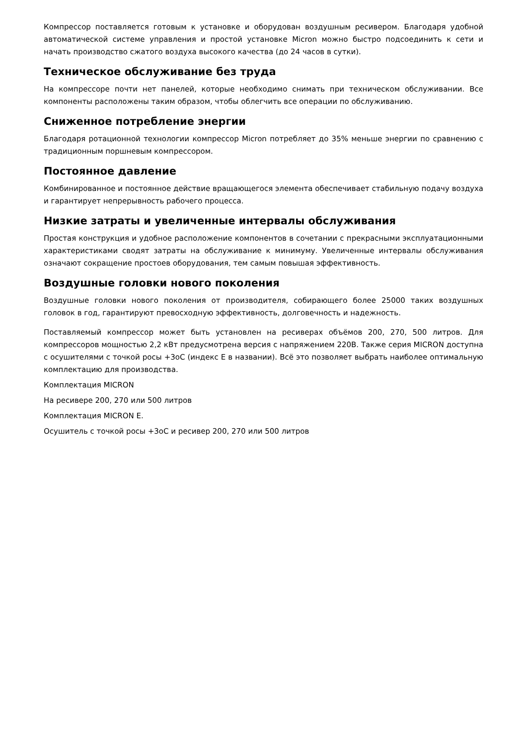Компрессор поставляется готовым к установке и оборудован воздушным ресивером. Благодаря удобной автоматической системе управления и простой установке Micron можно быстро подсоединить к сети и начать производство сжатого воздуха высокого качества (до 24 часов в сутки).
Техническое обслуживание без труда
На компрессоре почти нет панелей, которые необходимо снимать при техническом обслуживании. Все компоненты расположены таким образом, чтобы облегчить все операции по обслуживанию.
Сниженное потребление энергии
Благодаря ротационной технологии компрессор Micron потребляет до 35% меньше энергии по сравнению с традиционным поршневым компрессором.
Постоянное давление
Комбинированное и постоянное действие вращающегося элемента обеспечивает стабильную подачу воздуха и гарантирует непрерывность рабочего процесса.
Низкие затраты и увеличенные интервалы обслуживания
Простая конструкция и удобное расположение компонентов в сочетании с прекрасными эксплуатационными характеристиками сводят затраты на обслуживание к минимуму. Увеличенные интервалы обслуживания означают сокращение простоев оборудования, тем самым повышая эффективность.
Воздушные головки нового поколения
Воздушные головки нового поколения от производителя, собирающего более 25000 таких воздушных головок в год, гарантируют превосходную эффективность, долговечность и надежность.
Поставляемый компрессор может быть установлен на ресиверах объёмов 200, 270, 500 литров. Для компрессоров мощностью 2,2 кВт предусмотрена версия с напряжением 220В. Также серия MICRON доступна с осушителями с точкой росы +3оС (индекс Е в названии). Всё это позволяет выбрать наиболее оптимальную комплектацию для производства.
Комплектация MICRON
На ресивере 200, 270 или 500 литров
Комплектация MICRON E.
Осушитель с точкой росы +3оС и ресивер 200, 270 или 500 литров